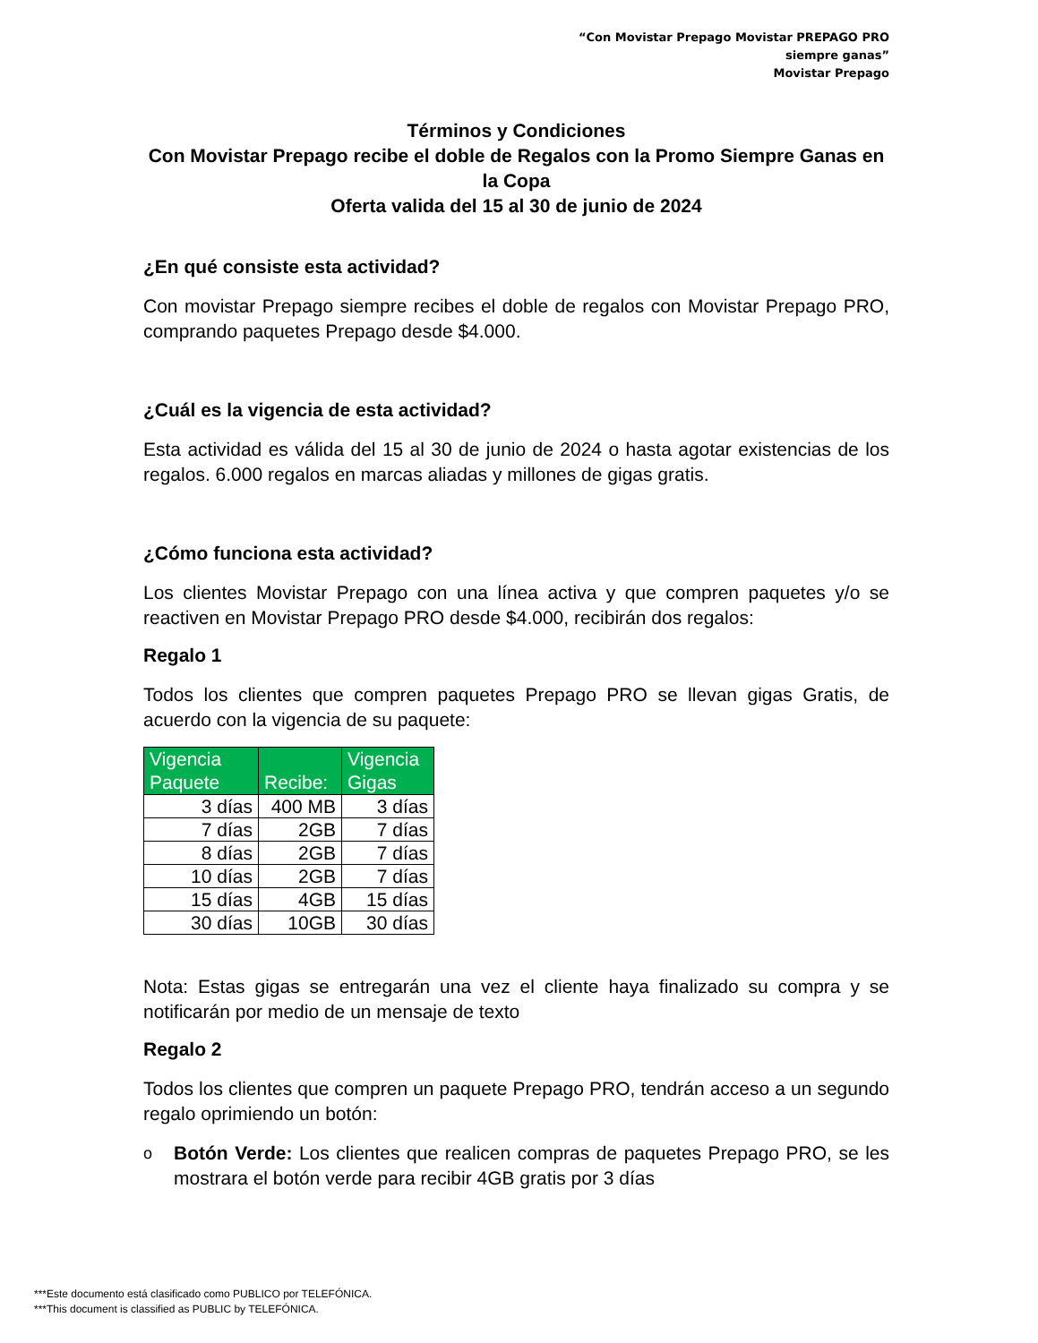“Con Movistar Prepago Movistar PREPAGO PRO siempre ganas”
Movistar Prepago
Términos y Condiciones
Con Movistar Prepago recibe el doble de Regalos con la Promo Siempre Ganas en la Copa
Oferta valida del 15 al 30 de junio de 2024
¿En qué consiste esta actividad?
Con movistar Prepago siempre recibes el doble de regalos con Movistar Prepago PRO, comprando paquetes Prepago desde $4.000.
¿Cuál es la vigencia de esta actividad?
Esta actividad es válida del 15 al 30 de junio de 2024 o hasta agotar existencias de los regalos. 6.000 regalos en marcas aliadas y millones de gigas gratis.
¿Cómo funciona esta actividad?
Los clientes Movistar Prepago con una línea activa y que compren paquetes y/o se reactiven en Movistar Prepago PRO desde $4.000, recibirán dos regalos:
Regalo 1
Todos los clientes que compren paquetes Prepago PRO se llevan gigas Gratis, de acuerdo con la vigencia de su paquete:
| Vigencia Paquete | Recibe: | Vigencia Gigas |
| --- | --- | --- |
| 3 días | 400 MB | 3 días |
| 7 días | 2GB | 7 días |
| 8 días | 2GB | 7 días |
| 10 días | 2GB | 7 días |
| 15 días | 4GB | 15 días |
| 30 días | 10GB | 30 días |
Nota: Estas gigas se entregarán una vez el cliente haya finalizado su compra y se notificarán por medio de un mensaje de texto
Regalo 2
Todos los clientes que compren un paquete Prepago PRO, tendrán acceso a un segundo regalo oprimiendo un botón:
o
Botón Verde: Los clientes que realicen compras de paquetes Prepago PRO, se les mostrara el botón verde para recibir 4GB gratis por 3 días
***Este documento está clasificado como PUBLICO por TELEFÓNICA.
***This document is classified as PUBLIC by TELEFÓNICA.